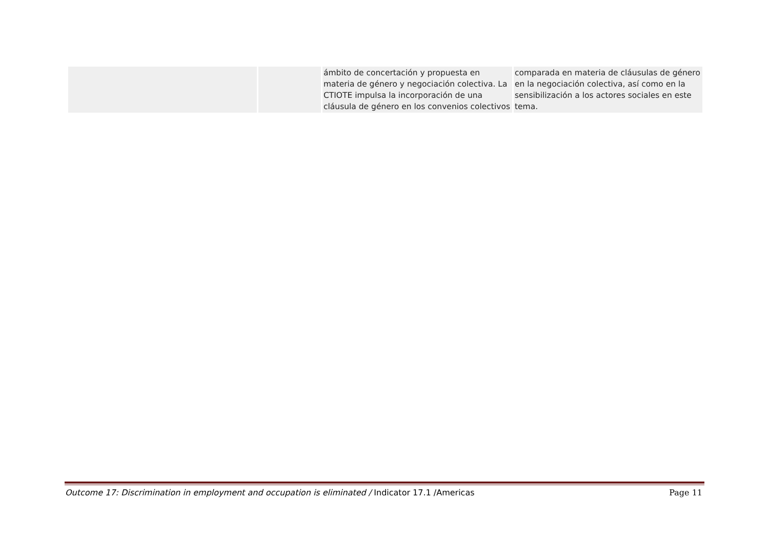| | | ámbito de concertación y propuesta en materia de género y negociación colectiva. La CTIOTE impulsa la incorporación de una cláusula de género en los convenios colectivos | comparada en materia de cláusulas de género en la negociación colectiva, así como en la sensibilización a los actores sociales en este tema. |
Outcome 17: Discrimination in employment and occupation is eliminated / Indicator 17.1 /Americas Page 11